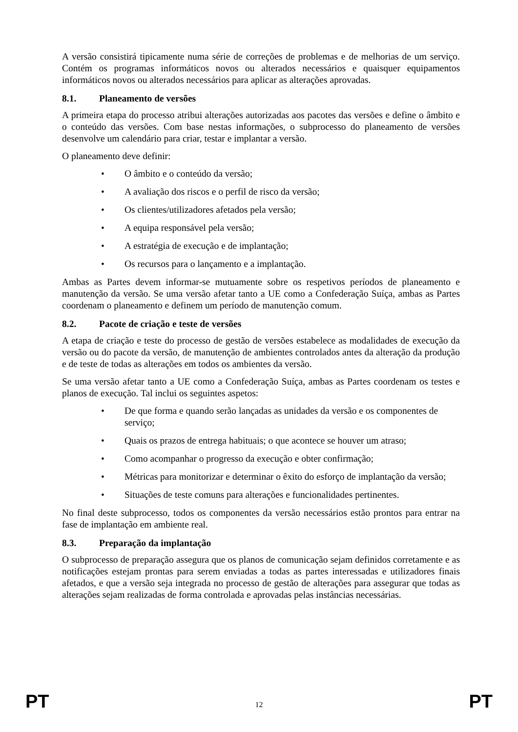A versão consistirá tipicamente numa série de correções de problemas e de melhorias de um serviço. Contém os programas informáticos novos ou alterados necessários e quaisquer equipamentos informáticos novos ou alterados necessários para aplicar as alterações aprovadas.
8.1. Planeamento de versões
A primeira etapa do processo atribui alterações autorizadas aos pacotes das versões e define o âmbito e o conteúdo das versões. Com base nestas informações, o subprocesso do planeamento de versões desenvolve um calendário para criar, testar e implantar a versão.
O planeamento deve definir:
• O âmbito e o conteúdo da versão;
• A avaliação dos riscos e o perfil de risco da versão;
• Os clientes/utilizadores afetados pela versão;
• A equipa responsável pela versão;
• A estratégia de execução e de implantação;
• Os recursos para o lançamento e a implantação.
Ambas as Partes devem informar-se mutuamente sobre os respetivos períodos de planeamento e manutenção da versão. Se uma versão afetar tanto a UE como a Confederação Suíça, ambas as Partes coordenam o planeamento e definem um período de manutenção comum.
8.2. Pacote de criação e teste de versões
A etapa de criação e teste do processo de gestão de versões estabelece as modalidades de execução da versão ou do pacote da versão, de manutenção de ambientes controlados antes da alteração da produção e de teste de todas as alterações em todos os ambientes da versão.
Se uma versão afetar tanto a UE como a Confederação Suíça, ambas as Partes coordenam os testes e planos de execução. Tal inclui os seguintes aspetos:
• De que forma e quando serão lançadas as unidades da versão e os componentes de serviço;
• Quais os prazos de entrega habituais; o que acontece se houver um atraso;
• Como acompanhar o progresso da execução e obter confirmação;
• Métricas para monitorizar e determinar o êxito do esforço de implantação da versão;
• Situações de teste comuns para alterações e funcionalidades pertinentes.
No final deste subprocesso, todos os componentes da versão necessários estão prontos para entrar na fase de implantação em ambiente real.
8.3. Preparação da implantação
O subprocesso de preparação assegura que os planos de comunicação sejam definidos corretamente e as notificações estejam prontas para serem enviadas a todas as partes interessadas e utilizadores finais afetados, e que a versão seja integrada no processo de gestão de alterações para assegurar que todas as alterações sejam realizadas de forma controlada e aprovadas pelas instâncias necessárias.
PT 12 PT